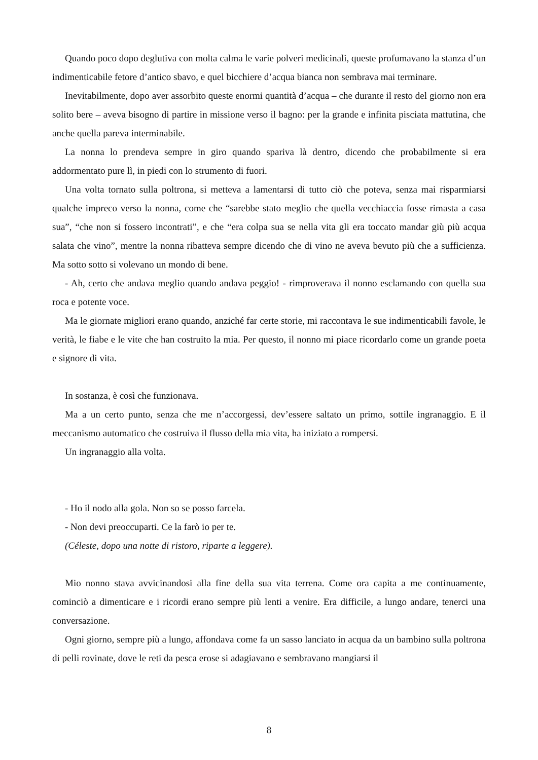Quando poco dopo deglutiva con molta calma le varie polveri medicinali, queste profumavano la stanza d’un indimenticabile fetore d’antico sbavo, e quel bicchiere d’acqua bianca non sembrava mai terminare.
Inevitabilmente, dopo aver assorbito queste enormi quantità d’acqua – che durante il resto del giorno non era solito bere – aveva bisogno di partire in missione verso il bagno: per la grande e infinita pisciata mattutina, che anche quella pareva interminabile.
La nonna lo prendeva sempre in giro quando spariva là dentro, dicendo che probabilmente si era addormentato pure lì, in piedi con lo strumento di fuori.
Una volta tornato sulla poltrona, si metteva a lamentarsi di tutto ciò che poteva, senza mai risparmiarsi qualche impreco verso la nonna, come che “sarebbe stato meglio che quella vecchiaccia fosse rimasta a casa sua”, “che non si fossero incontrati”, e che “era colpa sua se nella vita gli era toccato mandar giù più acqua salata che vino”, mentre la nonna ribatteva sempre dicendo che di vino ne aveva bevuto più che a sufficienza. Ma sotto sotto si volevano un mondo di bene.
- Ah, certo che andava meglio quando andava peggio! - rimproverava il nonno esclamando con quella sua roca e potente voce.
Ma le giornate migliori erano quando, anziché far certe storie, mi raccontava le sue indimenticabili favole, le verità, le fiabe e le vite che han costruito la mia. Per questo, il nonno mi piace ricordarlo come un grande poeta e signore di vita.
In sostanza, è così che funzionava.
Ma a un certo punto, senza che me n’accorgessi, dev’essere saltato un primo, sottile ingranaggio. E il meccanismo automatico che costruiva il flusso della mia vita, ha iniziato a rompersi.
Un ingranaggio alla volta.
- Ho il nodo alla gola. Non so se posso farcela.
- Non devi preoccuparti. Ce la farò io per te.
(Céleste, dopo una notte di ristoro, riparte a leggere).
Mio nonno stava avvicinandosi alla fine della sua vita terrena. Come ora capita a me continuamente, cominciò a dimenticare e i ricordi erano sempre più lenti a venire. Era difficile, a lungo andare, tenerci una conversazione.
Ogni giorno, sempre più a lungo, affondava come fa un sasso lanciato in acqua da un bambino sulla poltrona di pelli rovinate, dove le reti da pesca erose si adagiavano e sembravano mangiarsi il
8